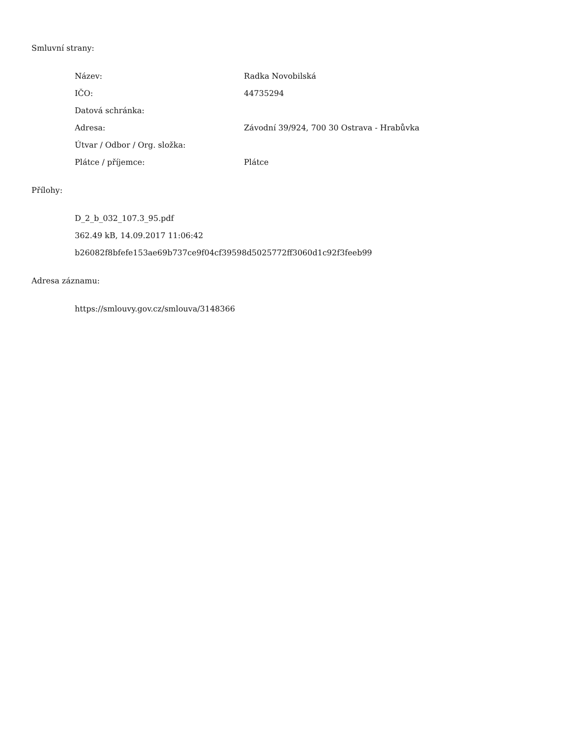Smluvní strany:
| Název: | Radka Novobilská |
| IČO: | 44735294 |
| Datová schránka: | |
| Adresa: | Závodní 39/924, 700 30 Ostrava - Hrabůvka |
| Útvar / Odbor / Org. složka: | |
| Plátce / příjemce: | Plátce |
Přílohy:
D_2_b_032_107.3_95.pdf
362.49 kB, 14.09.2017 11:06:42
b26082f8bfefe153ae69b737ce9f04cf39598d5025772ff3060d1c92f3feeb99
Adresa záznamu:
https://smlouvy.gov.cz/smlouva/3148366